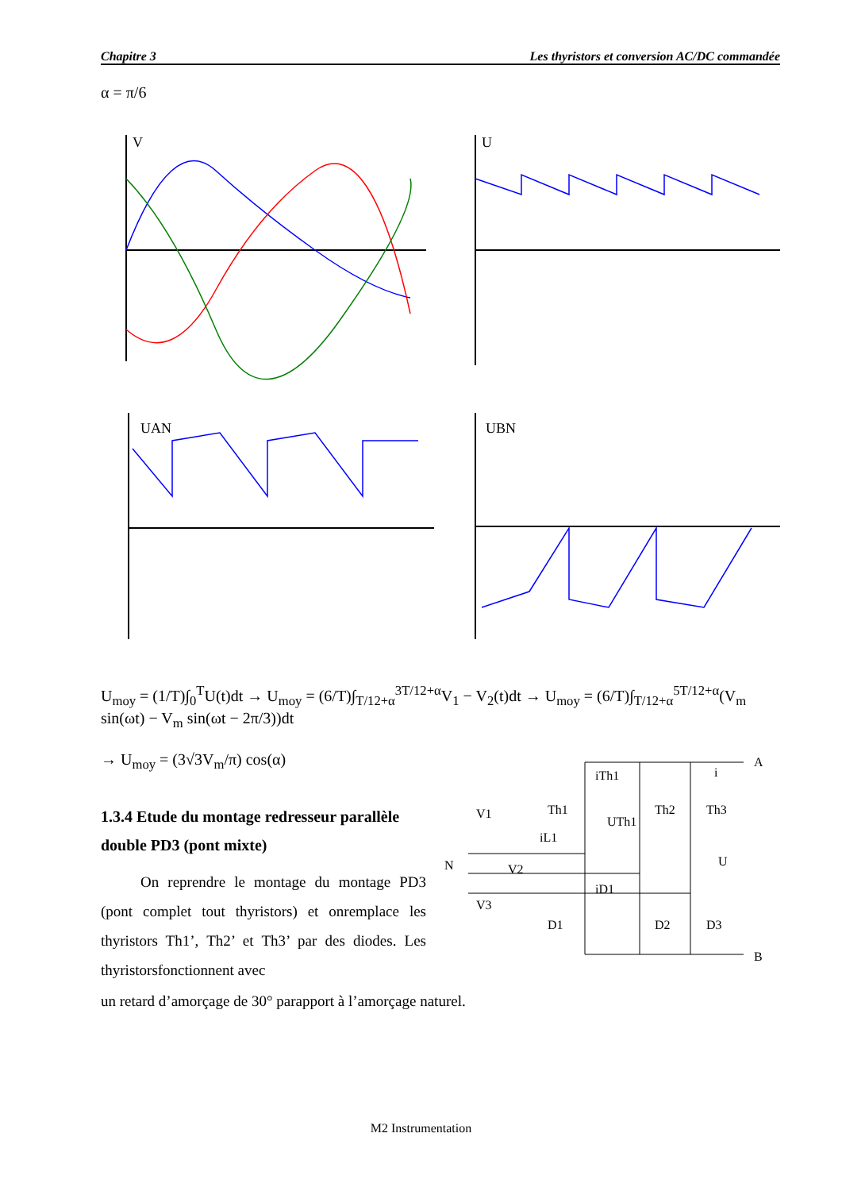Chapitre 3 Les thyristors et conversion AC/DC commandée
α = π/6
V
U
UAN
UBN
U<sub>moy</sub> = (1/T)∫<sub>0</sub><sup>T</sup>U(t)dt → U<sub>moy</sub> = (6/T)∫<sub>T/12+α</sub><sup>3T/12+α</sup>V<sub>1</sub> − V<sub>2</sub>(t)dt → U<sub>moy</sub> = (6/T)∫<sub>T/12+α</sub><sup>5T/12+α</sup>(V<sub>m</sub> sin(ωt) − V<sub>m</sub> sin(ωt − 2π/3))dt
→ U<sub>moy</sub> = (3√3V<sub>m</sub>/π) cos(α)
1.3.4 Etude du montage redresseur parallèle double PD3 (pont mixte)
On reprendre le montage du montage PD3 (pont complet tout thyristors) et onremplace les thyristors Th1’, Th2’ et Th3’ par des diodes. Les thyristorsfonctionnent avec
un retard d’amorçage de 30° parapport à l’amorçage naturel.
A
B
N
V1
V2
V3
Th1
Th2
Th3
D1
D2
D3
U
iTh1
UTh1
iL1
iD1
i
M2 Instrumentation